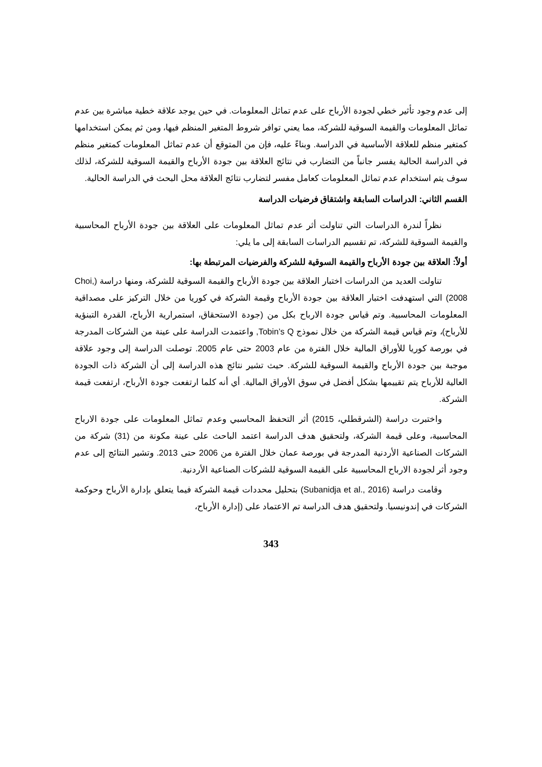إلى عدم وجود تأثير خطي لجودة الأرباح على عدم تماثل المعلومات. في حين يوجد علاقة خطية مباشرة بين عدم تماثل المعلومات والقيمة السوقية للشركة، مما يعني توافر شروط المتغير المنظم فيها، ومن ثم يمكن استخدامها كمتغير منظم للعلاقة الأساسية في الدراسة. وبناءً عليه، فإن من المتوقع أن عدم تماثل المعلومات كمتغير منظم في الدراسة الحالية يفسر جانباً من التضارب في نتائج العلاقة بين جودة الأرباح والقيمة السوقية للشركة، لذلك سوف يتم استخدام عدم تماثل المعلومات كعامل مفسر لتضارب نتائج العلاقة محل البحث في الدراسة الحالية.
القسم الثاني: الدراسات السابقة واشتقاق فرضيات الدراسة
نظراً لندرة الدراسات التي تناولت أثر عدم تماثل المعلومات على العلاقة بين جودة الأرباح المحاسبية والقيمة السوقية للشركة، تم تقسيم الدراسات السابقة إلى ما يلي:
أولاً: العلاقة بين جودة الأرباح والقيمة السوقية للشركة والفرضيات المرتبطة بها:
تناولت العديد من الدراسات اختبار العلاقة بين جودة الأرباح والقيمة السوقية للشركة، ومنها دراسة (Choi, 2008) التي استهدفت اختبار العلاقة بين جودة الأرباح وقيمة الشركة في كوريا من خلال التركيز على مصداقية المعلومات المحاسبية. وتم قياس جودة الارباح بكل من (جودة الاستحقاق، استمرارية الأرباح، القدرة التبنؤية للأرباح)، وتم قياس قيمة الشركة من خلال نموذج Tobin’s Q, واعتمدت الدراسة على عينة من الشركات المدرجة في بورصة كوريا للأوراق المالية خلال الفترة من عام 2003 حتى عام 2005. توصلت الدراسة إلى وجود علاقة موجبة بين جودة الأرباح والقيمة السوقية للشركة. حيث تشير نتائج هذه الدراسة إلى أن الشركة ذات الجودة العالية للأرباح يتم تقييمها بشكل أفضل في سوق الأوراق المالية. أي أنه كلما ارتفعت جودة الأرباح، ارتفعت قيمة الشركة.
واختبرت دراسة (الشرقطلي، 2015) أثر التحفظ المحاسبي وعدم تماثل المعلومات على جودة الارباح المحاسبية، وعلى قيمة الشركة، ولتحقيق هدف الدراسة اعتمد الباحث على عينة مكونة من (31) شركة من الشركات الصناعية الأردنية المدرجة في بورصة عمان خلال الفترة من 2006 حتى 2013. وتشير النتائج إلى عدم وجود أثر لجودة الارباح المحاسبية على القيمة السوقية للشركات الصناعية الأردنية.
وقامت دراسة (Subanidja et al., 2016) بتحليل محددات قيمة الشركة فيما يتعلق بإدارة الأرباح وحوكمة الشركات في إندونيسيا. ولتحقيق هدف الدراسة تم الاعتماد على (إدارة الأرباح،
343